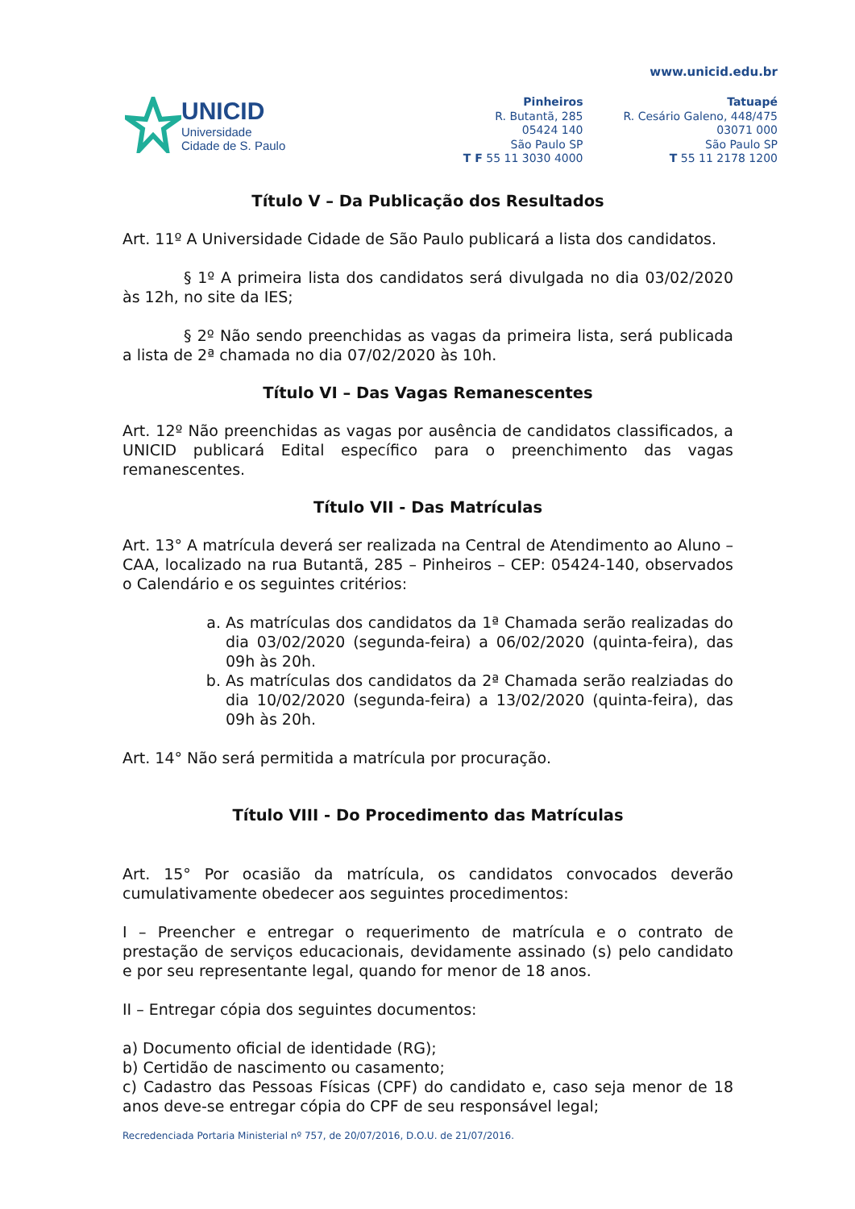UNICID
Universidade
Cidade de S. Paulo
www.unicid.edu.br
Pinheiros
R. Butantã, 285
05424 140
São Paulo SP
T F 55 11 3030 4000
Tatuapé
R. Cesário Galeno, 448/475
03071 000
São Paulo SP
T 55 11 2178 1200
Título V – Da Publicação dos Resultados
Art. 11º A Universidade Cidade de São Paulo publicará a lista dos candidatos.
§ 1º A primeira lista dos candidatos será divulgada no dia 03/02/2020 às 12h, no site da IES;
§ 2º Não sendo preenchidas as vagas da primeira lista, será publicada a lista de 2ª chamada no dia 07/02/2020 às 10h.
Título VI – Das Vagas Remanescentes
Art. 12º Não preenchidas as vagas por ausência de candidatos classificados, a UNICID publicará Edital específico para o preenchimento das vagas remanescentes.
Título VII - Das Matrículas
Art. 13° A matrícula deverá ser realizada na Central de Atendimento ao Aluno – CAA, localizado na rua Butantã, 285 – Pinheiros – CEP: 05424-140, observados o Calendário e os seguintes critérios:
a. As matrículas dos candidatos da 1ª Chamada serão realizadas do dia 03/02/2020 (segunda-feira) a 06/02/2020 (quinta-feira), das 09h às 20h.
b. As matrículas dos candidatos da 2ª Chamada serão realziadas do dia 10/02/2020 (segunda-feira) a 13/02/2020 (quinta-feira), das 09h às 20h.
Art. 14° Não será permitida a matrícula por procuração.
Título VIII - Do Procedimento das Matrículas
Art. 15° Por ocasião da matrícula, os candidatos convocados deverão cumulativamente obedecer aos seguintes procedimentos:
I – Preencher e entregar o requerimento de matrícula e o contrato de prestação de serviços educacionais, devidamente assinado (s) pelo candidato e por seu representante legal, quando for menor de 18 anos.
II – Entregar cópia dos seguintes documentos:
a) Documento oficial de identidade (RG);
b) Certidão de nascimento ou casamento;
c) Cadastro das Pessoas Físicas (CPF) do candidato e, caso seja menor de 18 anos deve-se entregar cópia do CPF de seu responsável legal;
Recredenciada Portaria Ministerial nº 757, de 20/07/2016, D.O.U. de 21/07/2016.